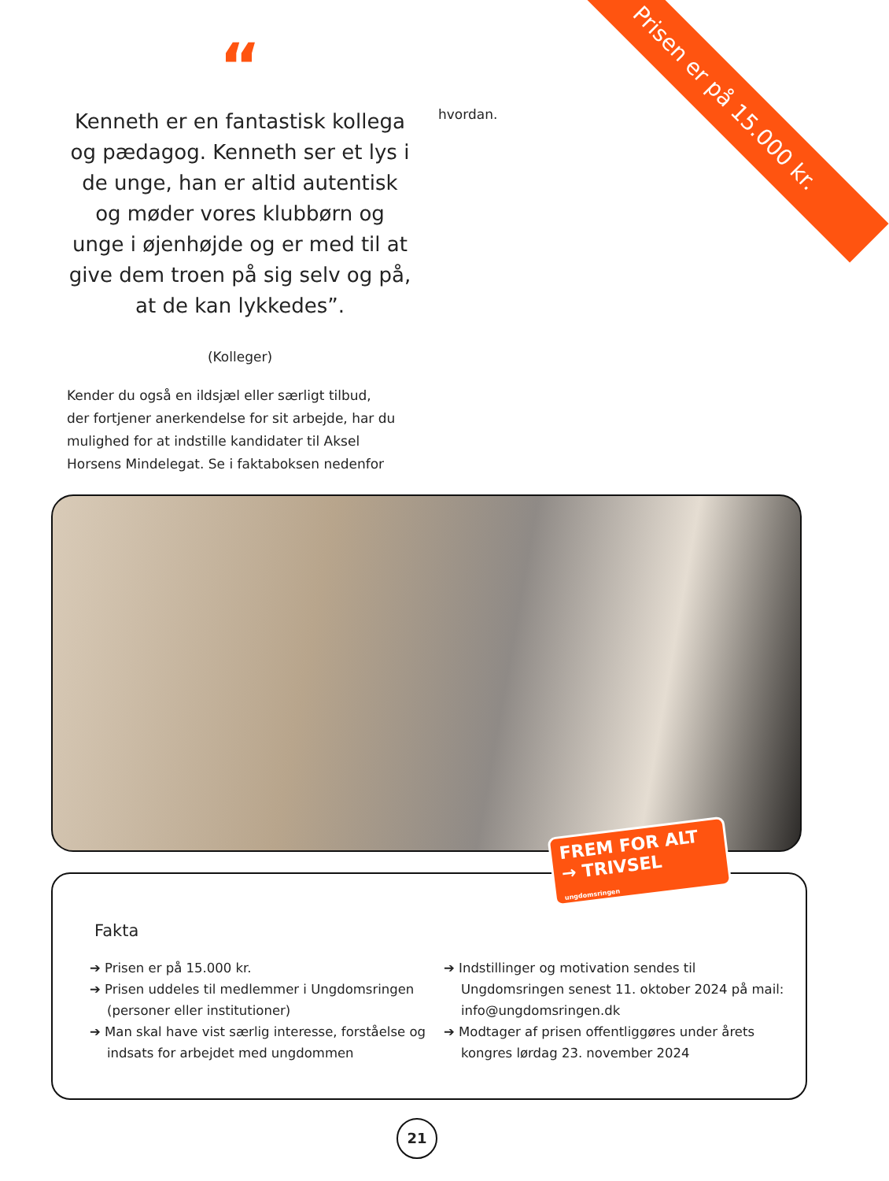Prisen er på 15.000 kr.
“
Kenneth er en fantastisk kollega og pædagog. Kenneth ser et lys i de unge, han er altid autentisk og møder vores klubbørn og unge i øjenhøjde og er med til at give dem troen på sig selv og på, at de kan lykkedes”.
(Kolleger)
hvordan.
Kender du også en ildsjæl eller særligt tilbud, der fortjener anerkendelse for sit arbejde, har du mulighed for at indstille kandidater til Aksel Horsens Mindelegat. Se i faktaboksen nedenfor
Fakta
➔ Prisen er på 15.000 kr.
➔ Prisen uddeles til medlemmer i Ungdomsringen (personer eller institutioner)
➔ Man skal have vist særlig interesse, forståelse og indsats for arbejdet med ungdommen
➔ Indstillinger og motivation sendes til Ungdomsringen senest 11. oktober 2024 på mail: info@ungdomsringen.dk
➔ Modtager af prisen offentliggøres under årets kongres lørdag 23. november 2024
FREM FOR ALT
→ TRIVSEL
ungdomsringen
21